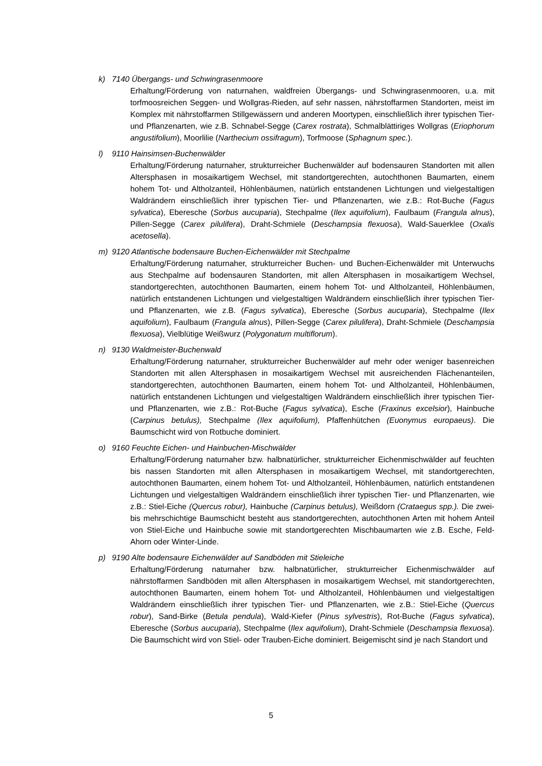k) 7140 Übergangs- und Schwingrasenmoore
Erhaltung/Förderung von naturnahen, waldfreien Übergangs- und Schwingrasenmooren, u.a. mit torfmoosreichen Seggen- und Wollgras-Rieden, auf sehr nassen, nährstoffarmen Standorten, meist im Komplex mit nährstoffarmen Stillgewässern und anderen Moortypen, einschließlich ihrer typischen Tier- und Pflanzenarten, wie z.B. Schnabel-Segge (Carex rostrata), Schmalblättiriges Wollgras (Eriophorum angustifolium), Moorlilie (Narthecium ossifragum), Torfmoose (Sphagnum spec.).
l) 9110 Hainsimsen-Buchenwälder
Erhaltung/Förderung naturnaher, strukturreicher Buchenwälder auf bodensauren Standorten mit allen Altersphasen in mosaikartigem Wechsel, mit standortgerechten, autochthonen Baumarten, einem hohem Tot- und Altholzanteil, Höhlenbäumen, natürlich entstandenen Lichtungen und vielgestaltigen Waldrändern einschließlich ihrer typischen Tier- und Pflanzenarten, wie z.B.: Rot-Buche (Fagus sylvatica), Eberesche (Sorbus aucuparia), Stechpalme (Ilex aquifolium), Faulbaum (Frangula alnus), Pillen-Segge (Carex pilulifera), Draht-Schmiele (Deschampsia flexuosa), Wald-Sauerklee (Oxalis acetosella).
m) 9120 Atlantische bodensaure Buchen-Eichenwälder mit Stechpalme
Erhaltung/Förderung naturnaher, strukturreicher Buchen- und Buchen-Eichenwälder mit Unterwuchs aus Stechpalme auf bodensauren Standorten, mit allen Altersphasen in mosaikartigem Wechsel, standortgerechten, autochthonen Baumarten, einem hohem Tot- und Altholzanteil, Höhlenbäumen, natürlich entstandenen Lichtungen und vielgestaltigen Waldrändern einschließlich ihrer typischen Tier- und Pflanzenarten, wie z.B. (Fagus sylvatica), Eberesche (Sorbus aucuparia), Stechpalme (Ilex aquifolium), Faulbaum (Frangula alnus), Pillen-Segge (Carex pilulifera), Draht-Schmiele (Deschampsia flexuosa), Vielblütige Weißwurz (Polygonatum multiflorum).
n) 9130 Waldmeister-Buchenwald
Erhaltung/Förderung naturnaher, strukturreicher Buchenwälder auf mehr oder weniger basenreichen Standorten mit allen Altersphasen in mosaikartigem Wechsel mit ausreichenden Flächenanteilen, standortgerechten, autochthonen Baumarten, einem hohem Tot- und Altholzanteil, Höhlenbäumen, natürlich entstandenen Lichtungen und vielgestaltigen Waldrändern einschließlich ihrer typischen Tier- und Pflanzenarten, wie z.B.: Rot-Buche (Fagus sylvatica), Esche (Fraxinus excelsior), Hainbuche (Carpinus betulus), Stechpalme (Ilex aquifolium), Pfaffenhütchen (Euonymus europaeus). Die Baumschicht wird von Rotbuche dominiert.
o) 9160 Feuchte Eichen- und Hainbuchen-Mischwälder
Erhaltung/Förderung naturnaher bzw. halbnatürlicher, strukturreicher Eichenmischwälder auf feuchten bis nassen Standorten mit allen Altersphasen in mosaikartigem Wechsel, mit standortgerechten, autochthonen Baumarten, einem hohem Tot- und Altholzanteil, Höhlenbäumen, natürlich entstandenen Lichtungen und vielgestaltigen Waldrändern einschließlich ihrer typischen Tier- und Pflanzenarten, wie z.B.: Stiel-Eiche (Quercus robur), Hainbuche (Carpinus betulus), Weißdorn (Crataegus spp.). Die zwei- bis mehrschichtige Baumschicht besteht aus standortgerechten, autochthonen Arten mit hohem Anteil von Stiel-Eiche und Hainbuche sowie mit standortgerechten Mischbaumarten wie z.B. Esche, Feld-Ahorn oder Winter-Linde.
p) 9190 Alte bodensaure Eichenwälder auf Sandböden mit Stieleiche
Erhaltung/Förderung naturnaher bzw. halbnatürlicher, strukturreicher Eichenmischwälder auf nährstoffarmen Sandböden mit allen Altersphasen in mosaikartigem Wechsel, mit standortgerechten, autochthonen Baumarten, einem hohem Tot- und Altholzanteil, Höhlenbäumen und vielgestaltigen Waldrändern einschließlich ihrer typischen Tier- und Pflanzenarten, wie z.B.: Stiel-Eiche (Quercus robur), Sand-Birke (Betula pendula), Wald-Kiefer (Pinus sylvestris), Rot-Buche (Fagus sylvatica), Eberesche (Sorbus aucuparia), Stechpalme (Ilex aquifolium), Draht-Schmiele (Deschampsia flexuosa). Die Baumschicht wird von Stiel- oder Trauben-Eiche dominiert. Beigemischt sind je nach Standort und
5